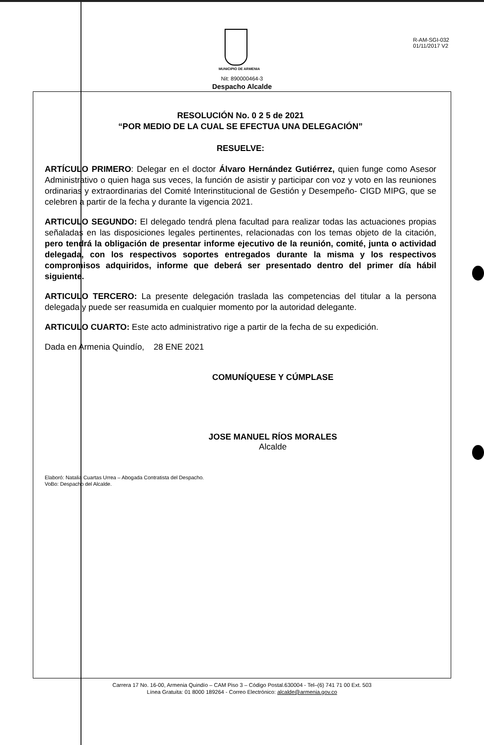MUNICIPIO DE ARMENIA
R-AM-SGI-032
01/11/2017 V2
Nit: 890000464-3
Despacho Alcalde
RESOLUCIÓN No. 0 2 5 de 2021
“POR MEDIO DE LA CUAL SE EFECTUA UNA DELEGACIÓN”
RESUELVE:
ARTÍCULO PRIMERO: Delegar en el doctor Álvaro Hernández Gutiérrez, quien funge como Asesor Administrativo o quien haga sus veces, la función de asistir y participar con voz y voto en las reuniones ordinarias y extraordinarias del Comité Interinstitucional de Gestión y Desempeño- CIGD MIPG, que se celebren a partir de la fecha y durante la vigencia 2021.
ARTICULO SEGUNDO: El delegado tendrá plena facultad para realizar todas las actuaciones propias señaladas en las disposiciones legales pertinentes, relacionadas con los temas objeto de la citación, pero tendrá la obligación de presentar informe ejecutivo de la reunión, comité, junta o actividad delegada, con los respectivos soportes entregados durante la misma y los respectivos compromisos adquiridos, informe que deberá ser presentado dentro del primer día hábil siguiente.
ARTICULO TERCERO: La presente delegación traslada las competencias del titular a la persona delegada y puede ser reasumida en cualquier momento por la autoridad delegante.
ARTICULO CUARTO: Este acto administrativo rige a partir de la fecha de su expedición.
Dada en Armenia Quindío, 28 ENE 2021
COMUNÍQUESE Y CÚMPLASE
JOSE MANUEL RÍOS MORALES
Alcalde
Elaboró: Natalia Cuartas Urrea – Abogada Contratista del Despacho.
VoBo: Despacho del Alcalde.
Carrera 17 No. 16-00, Armenia Quindío – CAM Piso 3 – Código Postal.630004 - Tel–(6) 741 71 00 Ext. 503
Línea Gratuita: 01 8000 189264 - Correo Electrónico: alcalde@armenia.gov.co